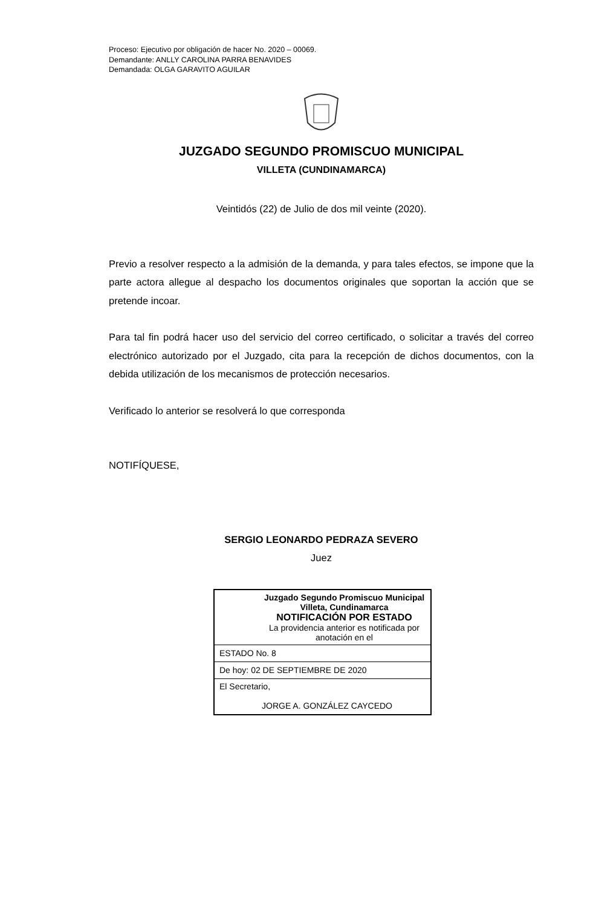Proceso: Ejecutivo por obligación de hacer No. 2020 – 00069.
Demandante: ANLLY CAROLINA PARRA BENAVIDES
Demandada: OLGA GARAVITO AGUILAR
JUZGADO SEGUNDO PROMISCUO MUNICIPAL
VILLETA (CUNDINAMARCA)
Veintidós (22) de Julio de dos mil veinte (2020).
Previo a resolver respecto a la admisión de la demanda, y para tales efectos, se impone que la parte actora allegue al despacho los documentos originales que soportan la acción que se pretende incoar.
Para tal fin podrá hacer uso del servicio del correo certificado, o solicitar a través del correo electrónico autorizado por el Juzgado, cita para la recepción de dichos documentos, con la debida utilización de los mecanismos de protección necesarios.
Verificado lo anterior se resolverá lo que corresponda
NOTIFÍQUESE,
SERGIO LEONARDO PEDRAZA SEVERO
Juez
| Juzgado Segundo Promiscuo Municipal Villeta, Cundinamarca NOTIFICACIÓN POR ESTADO La providencia anterior es notificada por anotación en el |
| ESTADO No. 8 |
| De hoy: 02 DE SEPTIEMBRE DE 2020 |
| El Secretario, JORGE A. GONZÁLEZ CAYCEDO |